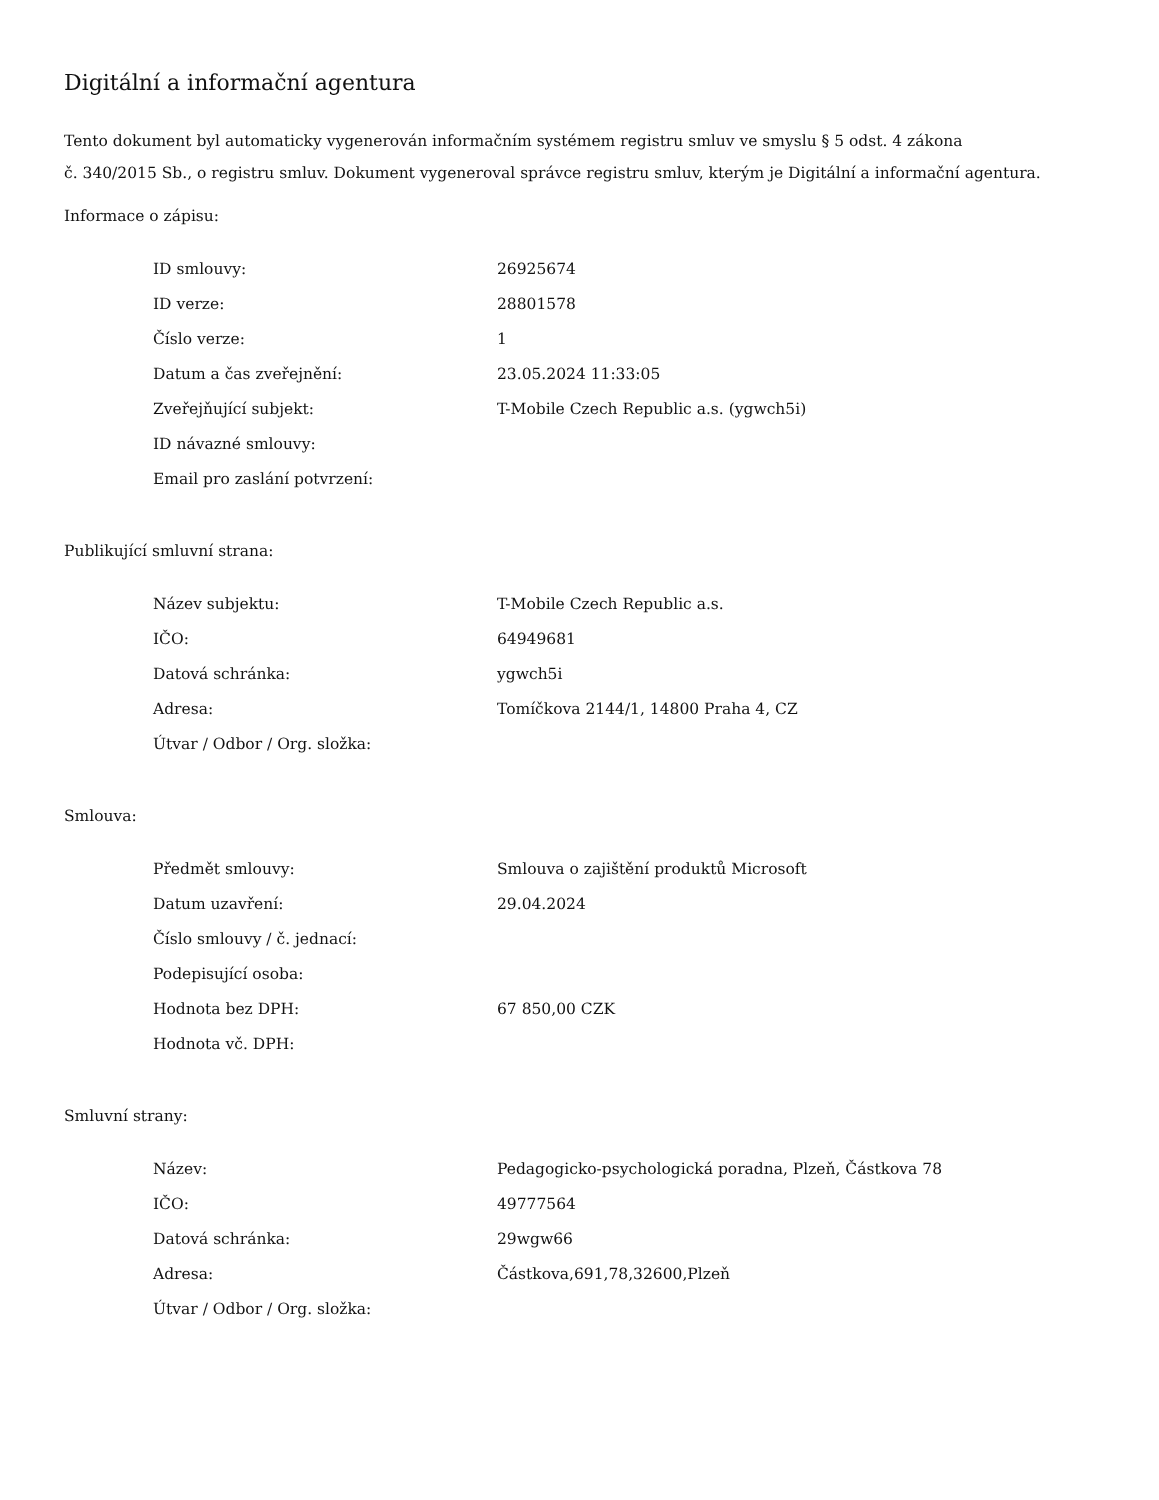Digitální a informační agentura
Tento dokument byl automaticky vygenerován informačním systémem registru smluv ve smyslu § 5 odst. 4 zákona
č. 340/2015 Sb., o registru smluv. Dokument vygeneroval správce registru smluv, kterým je Digitální a informační agentura.
Informace o zápisu:
| ID smlouvy: | 26925674 |
| ID verze: | 28801578 |
| Číslo verze: | 1 |
| Datum a čas zveřejnění: | 23.05.2024 11:33:05 |
| Zveřejňující subjekt: | T-Mobile Czech Republic a.s. (ygwch5i) |
| ID návazné smlouvy: | |
| Email pro zaslání potvrzení: | |
Publikující smluvní strana:
| Název subjektu: | T-Mobile Czech Republic a.s. |
| IČO: | 64949681 |
| Datová schránka: | ygwch5i |
| Adresa: | Tomíčkova 2144/1, 14800 Praha 4, CZ |
| Útvar / Odbor / Org. složka: | |
Smlouva:
| Předmět smlouvy: | Smlouva o zajištění produktů Microsoft |
| Datum uzavření: | 29.04.2024 |
| Číslo smlouvy / č. jednací: | |
| Podepisující osoba: | |
| Hodnota bez DPH: | 67 850,00 CZK |
| Hodnota vč. DPH: | |
Smluvní strany:
| Název: | Pedagogicko-psychologická poradna, Plzeň, Částkova 78 |
| IČO: | 49777564 |
| Datová schránka: | 29wgw66 |
| Adresa: | Částkova,691,78,32600,Plzeň |
| Útvar / Odbor / Org. složka: | |